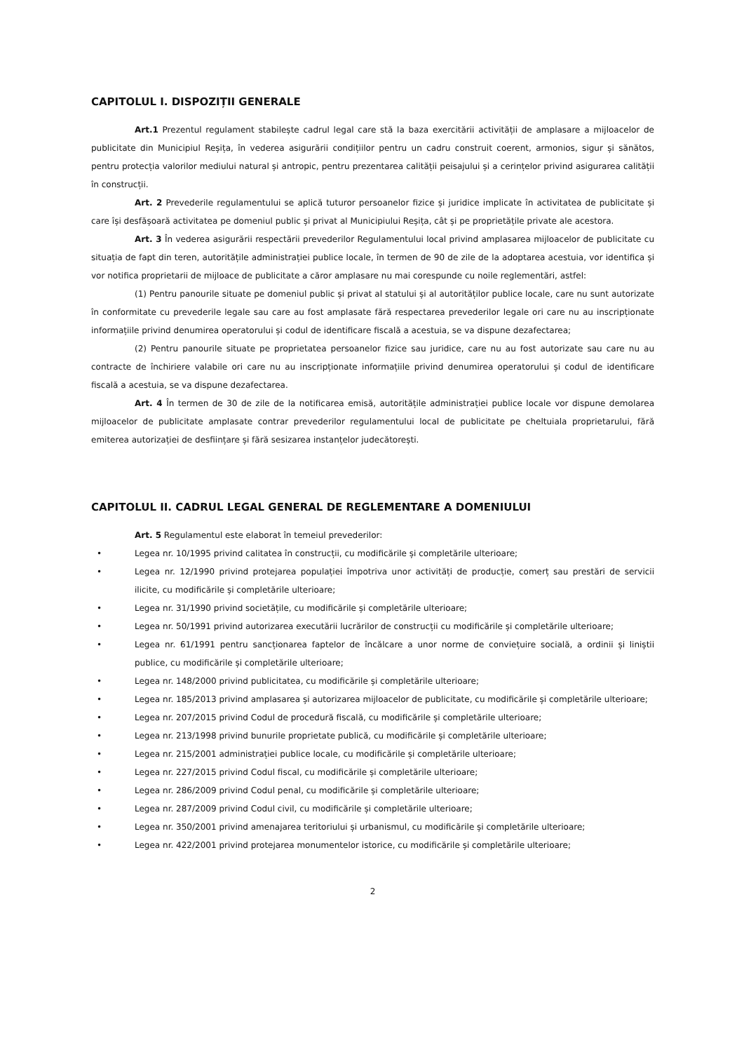CAPITOLUL I. DISPOZIȚII GENERALE
Art.1 Prezentul regulament stabilește cadrul legal care stă la baza exercitării activității de amplasare a mijloacelor de publicitate din Municipiul Reșița, în vederea asigurării condițiilor pentru un cadru construit coerent, armonios, sigur și sănătos, pentru protecția valorilor mediului natural și antropic, pentru prezentarea calității peisajului și a cerințelor privind asigurarea calității în construcții.
Art. 2 Prevederile regulamentului se aplică tuturor persoanelor fizice și juridice implicate în activitatea de publicitate și care își desfășoară activitatea pe domeniul public și privat al Municipiului Reșița, cât și pe proprietățile private ale acestora.
Art. 3 În vederea asigurării respectării prevederilor Regulamentului local privind amplasarea mijloacelor de publicitate cu situația de fapt din teren, autoritățile administrației publice locale, în termen de 90 de zile de la adoptarea acestuia, vor identifica și vor notifica proprietarii de mijloace de publicitate a căror amplasare nu mai corespunde cu noile reglementări, astfel:
(1) Pentru panourile situate pe domeniul public și privat al statului și al autorităților publice locale, care nu sunt autorizate în conformitate cu prevederile legale sau care au fost amplasate fără respectarea prevederilor legale ori care nu au inscripționate informațiile privind denumirea operatorului și codul de identificare fiscală a acestuia, se va dispune dezafectarea;
(2) Pentru panourile situate pe proprietatea persoanelor fizice sau juridice, care nu au fost autorizate sau care nu au contracte de închiriere valabile ori care nu au inscripționate informațiile privind denumirea operatorului și codul de identificare fiscală a acestuia, se va dispune dezafectarea.
Art. 4 În termen de 30 de zile de la notificarea emisă, autoritățile administrației publice locale vor dispune demolarea mijloacelor de publicitate amplasate contrar prevederilor regulamentului local de publicitate pe cheltuiala proprietarului, fără emiterea autorizației de desființare și fără sesizarea instanțelor judecătorești.
CAPITOLUL II. CADRUL LEGAL GENERAL DE REGLEMENTARE A DOMENIULUI
Art. 5 Regulamentul este elaborat în temeiul prevederilor:
• Legea nr. 10/1995 privind calitatea în construcții, cu modificările și completările ulterioare;
• Legea nr. 12/1990 privind protejarea populației împotriva unor activități de producție, comerț sau prestări de servicii ilicite, cu modificările și completările ulterioare;
• Legea nr. 31/1990 privind societățile, cu modificările și completările ulterioare;
• Legea nr. 50/1991 privind autorizarea executării lucrărilor de construcții cu modificările și completările ulterioare;
• Legea nr. 61/1991 pentru sancționarea faptelor de încălcare a unor norme de conviețuire socială, a ordinii și liniștii publice, cu modificările și completările ulterioare;
• Legea nr. 148/2000 privind publicitatea, cu modificările și completările ulterioare;
• Legea nr. 185/2013 privind amplasarea și autorizarea mijloacelor de publicitate, cu modificările și completările ulterioare;
• Legea nr. 207/2015 privind Codul de procedură fiscală, cu modificările și completările ulterioare;
• Legea nr. 213/1998 privind bunurile proprietate publică, cu modificările și completările ulterioare;
• Legea nr. 215/2001 administrației publice locale, cu modificările și completările ulterioare;
• Legea nr. 227/2015 privind Codul fiscal, cu modificările și completările ulterioare;
• Legea nr. 286/2009 privind Codul penal, cu modificările și completările ulterioare;
• Legea nr. 287/2009 privind Codul civil, cu modificările și completările ulterioare;
• Legea nr. 350/2001 privind amenajarea teritoriului și urbanismul, cu modificările și completările ulterioare;
• Legea nr. 422/2001 privind protejarea monumentelor istorice, cu modificările și completările ulterioare;
2